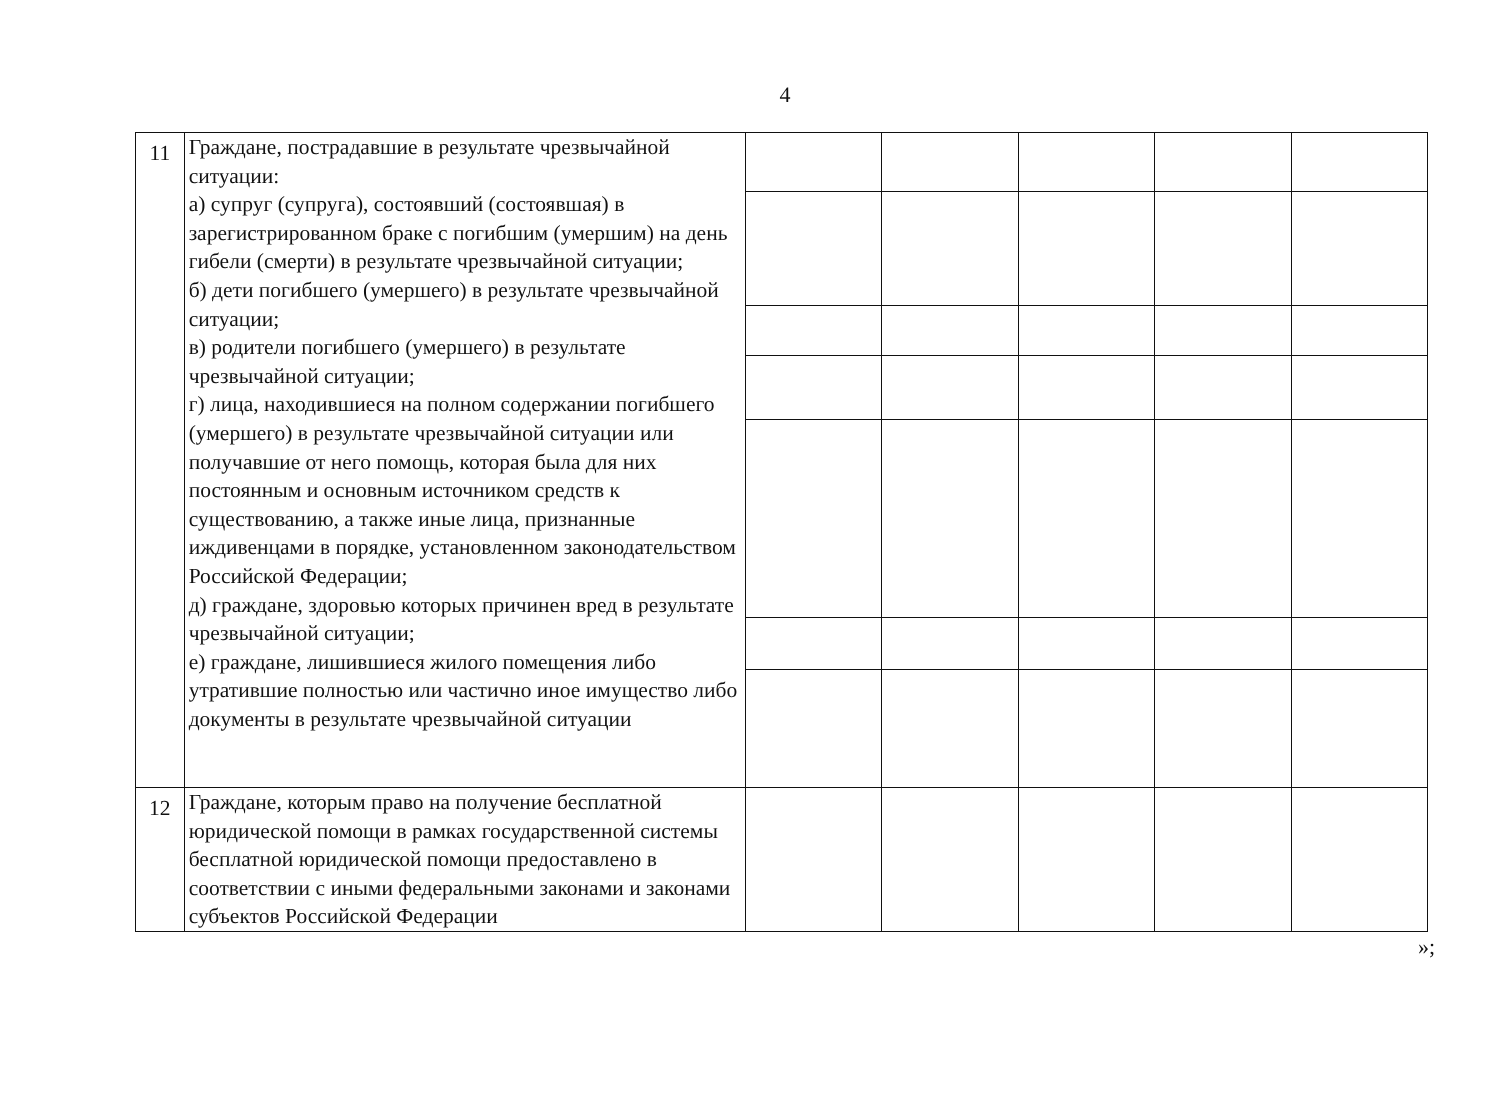4
| 11 | Граждане, пострадавшие в результате чрезвычайной ситуации: а) супруг (супруга), состоявший (состоявшая) в зарегистрированном браке с погибшим (умершим) на день гибели (смерти) в результате чрезвычайной ситуации; б) дети погибшего (умершего) в результате чрезвычайной ситуации; в) родители погибшего (умершего) в результате чрезвычайной ситуации; г) лица, находившиеся на полном содержании погибшего (умершего) в результате чрезвычайной ситуации или получавшие от него помощь, которая была для них постоянным и основным источником средств к существованию, а также иные лица, признанные иждивенцами в порядке, установленном законодательством Российской Федерации; д) граждане, здоровью которых причинен вред в результате чрезвычайной ситуации; е) граждане, лишившиеся жилого помещения либо утратившие полностью или частично иное имущество либо документы в результате чрезвычайной ситуации | | | | | |
| 12 | Граждане, которым право на получение бесплатной юридической помощи в рамках государственной системы бесплатной юридической помощи предоставлено в соответствии с иными федеральными законами и законами субъектов Российской Федерации | | | | | |
»;